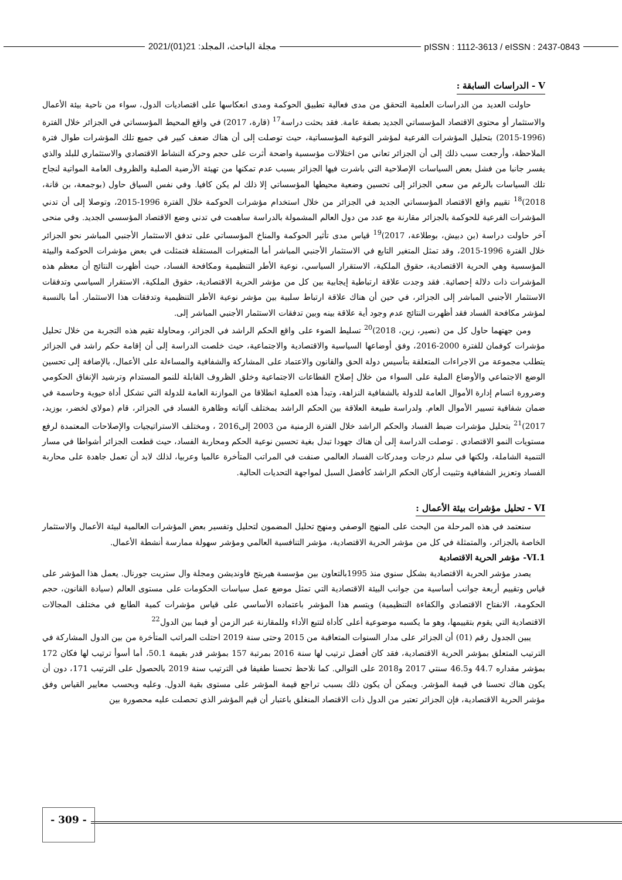2021/(01)21 :مجلة الباحث، المجلد pISSN : 1112-3613 / eISSN : 2437-0843
V - الدراسات السابقة :
حاولت العديد من الدراسات العلمية التحقق من مدى فعالية تطبيق الحوكمة ومدى انعكاسها على اقتصاديات الدول، سواء من ناحية بيئة الأعمال والاستثمار أو محتوى الاقتصاد المؤسساتي الجديد بصفة عامة. فقد بحثت دراسة<sup>17</sup> (قارة، 2017) في واقع المحيط المؤسساتي في الجزائر خلال الفترة (1996-2015) بتحليل المؤشرات الفرعية لمؤشر النوعية المؤسساتية، حيث توصلت إلى أن هناك ضعف كبير في جميع تلك المؤشرات طوال فترة الملاحظة، وأرجعت سبب ذلك إلى أن الجزائر تعاني من اختلالات مؤسسية واضحة أثرت على حجم وحركة النشاط الاقتصادي والاستثماري للبلد والذي يفسر جانبا من فشل بعض السياسات الإصلاحية التي باشرت فيها الجزائر بسبب عدم تمكنها من تهيئة الأرضية الصلبة والظروف العامة المواتية لنجاح تلك السياسات بالرغم من سعي الجزائر إلى تحسين وضعية محيطها المؤسساتي إلا ذلك لم يكن كافيا. وفي نفس السياق حاول (بوجمعة، بن قانة، 2018)<sup>18</sup> تقييم واقع الاقتصاد المؤسساتي الجديد في الجزائر من خلال استخدام مؤشرات الحوكمة خلال الفترة 1996-2015، وتوصلا إلى أن تدني المؤشرات الفرعية للحوكمة بالجزائر مقارنة مع عدد من دول العالم المشمولة بالدراسة ساهمت في تدني وضع الاقتصاد المؤسسي الجديد. وفي منحى آخر حاولت دراسة (بن دبيش، بوطلاعة، 2017)<sup>19</sup> قياس مدى تأثير الحوكمة والمناخ المؤسساتي على تدفق الاستثمار الأجنبي المباشر نحو الجزائر خلال الفترة 1996-2015، وقد تمثل المتغير التابع في الاستثمار الأجنبي المباشر أما المتغيرات المستقلة فتمثلت في بعض مؤشرات الحوكمة والبيئة المؤسسية وهي الحرية الاقتصادية، حقوق الملكية، الاستقرار السياسي، نوعية الأطر التنظيمية ومكافحة الفساد، حيث أظهرت النتائج أن معظم هذه المؤشرات ذات دلالة إحصائية. فقد وجدت علاقة ارتباطية إيجابية بين كل من مؤشر الحرية الاقتصادية، حقوق الملكية، الاستقرار السياسي وتدفقات الاستثمار الأجنبي المباشر إلى الجزائر، في حين أن هناك علاقة ارتباط سلبية بين مؤشر نوعية الأطر التنظيمية وتدفقات هذا الاستثمار. أما بالنسبة لمؤشر مكافحة الفساد فقد أظهرت النتائج عدم وجود أية علاقة بينه وبين تدفقات الاستثمار الأجنبي المباشر إلى.
ومن جهتهما حاول كل من (نصير، زين، 2018)<sup>20</sup> تسليط الضوء على واقع الحكم الراشد في الجزائر، ومحاولة تقيم هذه التجربة من خلال تحليل مؤشرات كوفمان للفترة 2000-2016، وفق أوضاعها السياسية والاقتصادية والاجتماعية، حيث خلصت الدراسة إلى أن إقامة حكم راشد في الجزائر يتطلب مجموعة من الاجراءات المتعلقة بتأسيس دولة الحق والقانون والاعتماد على المشاركة والشفافية والمساءلة على الأعمال، بالإضافة إلى تحسين الوضع الاجتماعي والأوضاع الملية على السواء من خلال إصلاح القطاعات الاجتماعية وخلق الظروف القابلة للنمو المستدام وترشيد الإنفاق الحكومي وضرورة اتسام إدارة الأموال العامة للدولة بالشفافية النزاهة، وتبدأ هذه العملية انطلاقا من الموازنة العامة للدولة التي تشكل أداة حيوية وحاسمة في ضمان شفافية تسيير الأموال العام. ولدراسة طبيعة العلاقة بين الحكم الراشد بمختلف آلياته وظاهرة الفساد في الجزائر، قام (مولاي لخضر، بوزيد، 2017)<sup>21</sup> بتحليل مؤشرات ضبط الفساد والحكم الراشد خلال الفترة الزمنية من 2003 إلى2016 ، ومختلف الاستراتيجيات والإصلاحات المعتمدة لرفع مستويات النمو الاقتصادي . توصلت الدراسة إلى أن هناك جهودا تبدل بغية تحسين نوعية الحكم ومحاربة الفساد، حيث قطعت الجزائر أشواطا في مسار التنمية الشاملة، ولكنها في سلم درجات ومدركات الفساد العالمي صنفت في المراتب المتأخرة عالميا وعربيا، لذلك لابد أن تعمل جاهدة على محاربة الفساد وتعزيز الشفافية وتثبيت أركان الحكم الراشد كأفضل السبل لمواجهة التحديات الحالية.
VI - تحليل مؤشرات بيئة الأعمال :
سنعتمد في هذه المرحلة من البحث على المنهج الوصفي ومنهج تحليل المضمون لتحليل وتفسير بعض المؤشرات العالمية لبيئة الأعمال والاستثمار الخاصة بالجزائر، والمتمثلة في كل من مؤشر الحرية الاقتصادية، مؤشر التنافسية العالمي ومؤشر سهولة ممارسة أنشطة الأعمال.
VI.1- مؤشر الحرية الاقتصادية
يصدر مؤشر الحرية الاقتصادية بشكل سنوي منذ 1995بالتعاون بين مؤسسة هيريتج فاونديشن ومجلة وال ستريت جورنال. يعمل هذا المؤشر على قياس وتقييم أربعة جوانب أساسية من جوانب البيئة الاقتصادية التي تمثل موضع عمل سياسات الحكومات على مستوى العالم (سيادة القانون، حجم الحكومة، الانفتاح الاقتصادي والكفاءة التنظيمية) ويتسم هذا المؤشر باعتماده الأساسي على قياس مؤشرات كمية الطابع في مختلف المجالات الاقتصادية التي يقوم بتقييمها، وهو ما يكسبه موضوعية أعلى كأداة لتتبع الأداء وللمقارنة عبر الزمن أو فيما بين الدول<sup>22</sup>
يبين الجدول رقم (01) أن الجزائر على مدار السنوات المتعاقبة من 2015 وحتى سنة 2019 احتلت المراتب المتأخرة من بين الدول المشاركة في الترتيب المتعلق بمؤشر الحرية الاقتصادية، فقد كان أفضل ترتيب لها سنة 2016 بمرتبة 157 بمؤشر قدر بقيمة 50.1، أما أسوأ ترتيب لها فكان 172 بمؤشر مقداره 44.7 و46.5 سنتي 2017 و2018 على التوالي. كما نلاحظ تحسنا طفيفا في الترتيب سنة 2019 بالحصول على الترتيب 171، دون أن يكون هناك تحسنا في قيمة المؤشر. ويمكن أن يكون ذلك بسبب تراجع قيمة المؤشر على مستوى بقية الدول. وعليه وبحسب معايير القياس وفق مؤشر الحرية الاقتصادية، فإن الجزائر تعتبر من الدول ذات الاقتصاد المنغلق باعتبار أن قيم المؤشر الذي تحصلت عليه محصورة بين
- 309 -